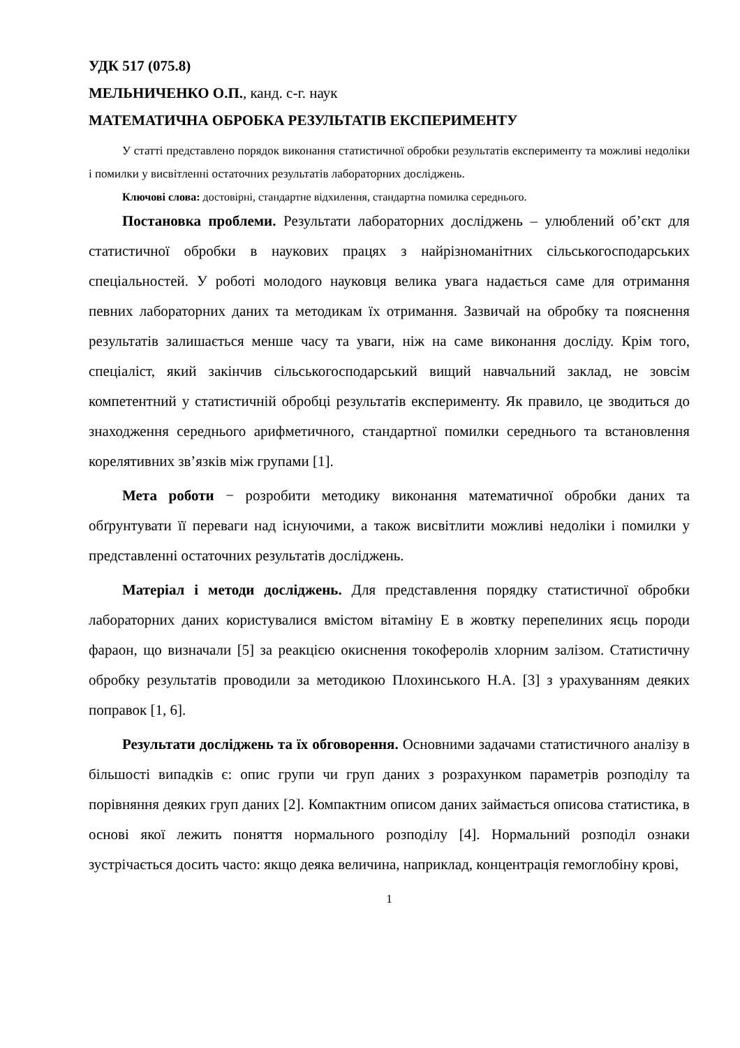УДК 517 (075.8)
МЕЛЬНИЧЕНКО О.П., канд. с-г. наук
МАТЕМАТИЧНА ОБРОБКА РЕЗУЛЬТАТІВ ЕКСПЕРИМЕНТУ
У статті представлено порядок виконання статистичної обробки результатів експерименту та можливі недоліки і помилки у висвітленні остаточних результатів лабораторних досліджень.
Ключові слова: достовірні, стандартне відхилення, стандартна помилка середнього.
Постановка проблеми. Результати лабораторних досліджень – улюблений об’єкт для статистичної обробки в наукових працях з найрізноманітних сільськогосподарських спеціальностей. У роботі молодого науковця велика увага надається саме для отримання певних лабораторних даних та методикам їх отримання. Зазвичай на обробку та пояснення результатів залишається менше часу та уваги, ніж на саме виконання досліду. Крім того, спеціаліст, який закінчив сільськогосподарський вищий навчальний заклад, не зовсім компетентний у статистичній обробці результатів експерименту. Як правило, це зводиться до знаходження середнього арифметичного, стандартної помилки середнього та встановлення корелятивних зв’язків між групами [1].
Мета роботи − розробити методику виконання математичної обробки даних та обґрунтувати її переваги над існуючими, а також висвітлити можливі недоліки і помилки у представленні остаточних результатів досліджень.
Матеріал і методи досліджень. Для представлення порядку статистичної обробки лабораторних даних користувалися вмістом вітаміну Е в жовтку перепелиних яєць породи фараон, що визначали [5] за реакцією окиснення токоферолів хлорним залізом. Статистичну обробку результатів проводили за методикою Плохинського Н.А. [3] з урахуванням деяких поправок [1, 6].
Результати досліджень та їх обговорення. Основними задачами статистичного аналізу в більшості випадків є: опис групи чи груп даних з розрахунком параметрів розподілу та порівняння деяких груп даних [2]. Компактним описом даних займається описова статистика, в основі якої лежить поняття нормального розподілу [4]. Нормальний розподіл ознаки зустрічається досить часто: якщо деяка величина, наприклад, концентрація гемоглобіну крові,
1